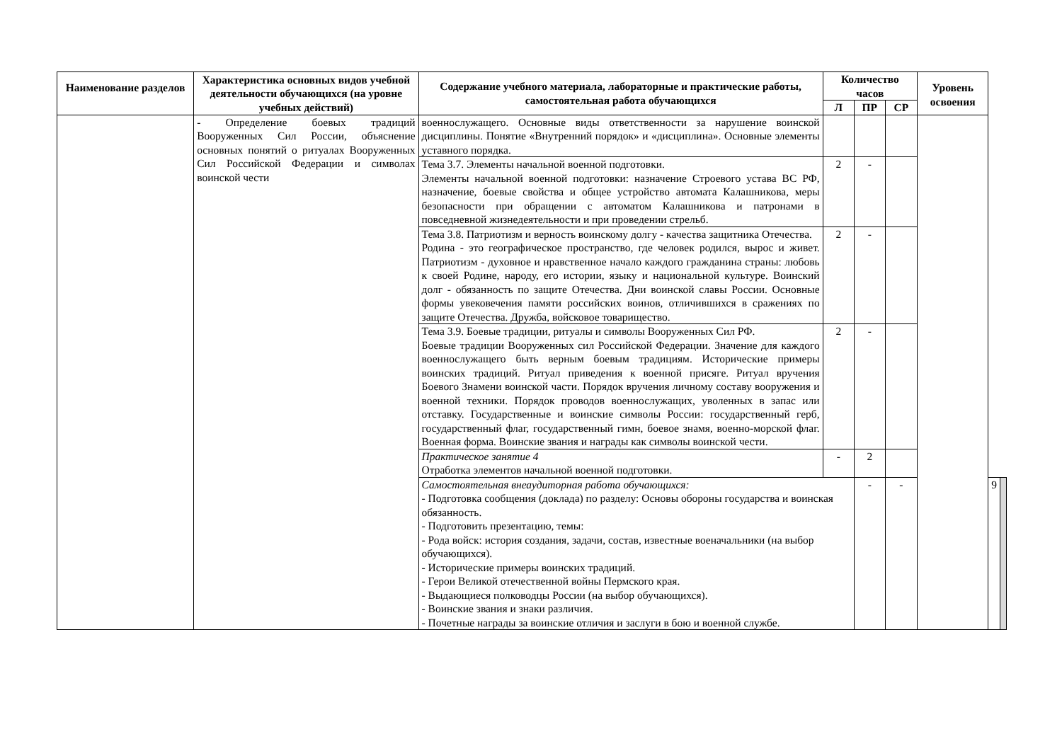| Наименование разделов | Характеристика основных видов учебной деятельности обучающихся (на уровне учебных действий) | Содержание учебного материала, лабораторные и практические работы, самостоятельная работа обучающихся | Количество часов | | | Уровень освоения | | |
| --- | --- | --- | --- | --- | --- | --- | --- | --- |
| | | | Л | ПР | СР | | | |
| | - Определение боевых традиций Вооруженных Сил России, объяснение основных понятий о ритуалах Вооруженных Сил Российской Федерации и символах воинской чести | военнослужащего. Основные виды ответственности за нарушение воинской дисциплины. Понятие «Внутренний порядок» и «дисциплина». Основные элементы уставного порядка. | | | | | | |
| | | Тема 3.7. Элементы начальной военной подготовки. Элементы начальной военной подготовки: назначение Строевого устава ВС РФ, назначение, боевые свойства и общее устройство автомата Калашникова, меры безопасности при обращении с автоматом Калашникова и патронами в повседневной жизнедеятельности и при проведении стрельб. | 2 | - | | | | |
| | | Тема 3.8. Патриотизм и верность воинскому долгу - качества защитника Отечества. Родина - это географическое пространство, где человек родился, вырос и живет. Патриотизм - духовное и нравственное начало каждого гражданина страны: любовь к своей Родине, народу, его истории, языку и национальной культуре. Воинский долг - обязанность по защите Отечества. Дни воинской славы России. Основные формы увековечения памяти российских воинов, отличившихся в сражениях по защите Отечества. Дружба, войсковое товарищество. | 2 | - | | | | |
| | | Тема 3.9. Боевые традиции, ритуалы и символы Вооруженных Сил РФ. Боевые традиции Вооруженных сил Российской Федерации. Значение для каждого военнослужащего быть верным боевым традициям. Исторические примеры воинских традиций. Ритуал приведения к военной присяге. Ритуал вручения Боевого Знамени воинской части. Порядок вручения личному составу вооружения и военной техники. Порядок проводов военнослужащих, уволенных в запас или отставку. Государственные и воинские символы России: государственный герб, государственный флаг, государственный гимн, боевое знамя, военно-морской флаг. Военная форма. Воинские звания и награды как символы воинской чести. | 2 | - | | | | |
| | | Практическое занятие 4 Отработка элементов начальной военной подготовки. | - | 2 | | | | |
| | | Самостоятельная внеаудиторная работа обучающихся: - Подготовка сообщения (доклада) по разделу: Основы обороны государства и воинская обязанность. - Подготовить презентацию, темы: - Рода войск: история создания, задачи, состав, известные военачальники (на выбор обучающихся). - Исторические примеры воинских традиций. - Герои Великой отечественной войны Пермского края. - Выдающиеся полководцы России (на выбор обучающихся). - Воинские звания и знаки различия. - Почетные награды за воинские отличия и заслуги в бою и военной службе. | | - | - | | 9 | |